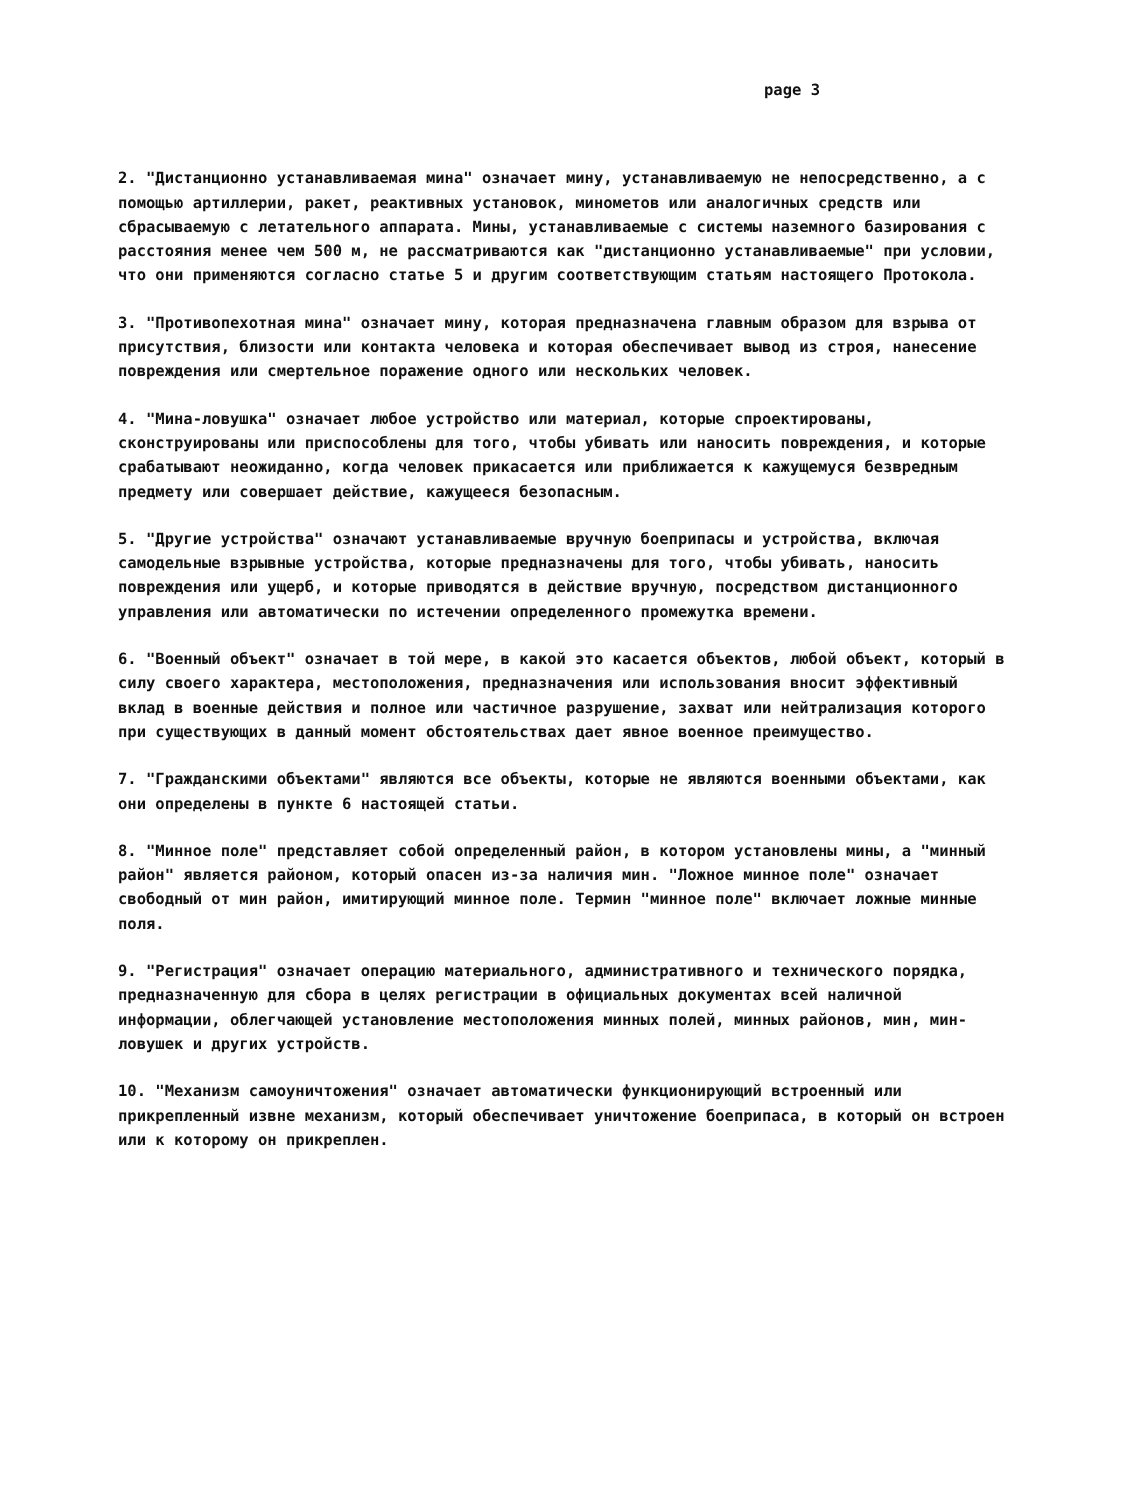page 3
2. "Дистанционно устанавливаемая мина" означает мину, устанавливаемую не непосредственно, а с помощью артиллерии, ракет, реактивных установок, минометов или аналогичных средств или сбрасываемую с летательного аппарата. Мины, устанавливаемые с системы наземного базирования с расстояния менее чем 500 м, не рассматриваются как "дистанционно устанавливаемые" при условии, что они применяются согласно статье 5 и другим соответствующим статьям настоящего Протокола.
3. "Противопехотная мина" означает мину, которая предназначена главным образом для взрыва от присутствия, близости или контакта человека и которая обеспечивает вывод из строя, нанесение повреждения или смертельное поражение одного или нескольких человек.
4. "Мина-ловушка" означает любое устройство или материал, которые спроектированы, сконструированы или приспособлены для того, чтобы убивать или наносить повреждения, и которые срабатывают неожиданно, когда человек прикасается или приближается к кажущемуся безвредным предмету или совершает действие, кажущееся безопасным.
5. "Другие устройства" означают устанавливаемые вручную боеприпасы и устройства, включая самодельные взрывные устройства, которые предназначены для того, чтобы убивать, наносить повреждения или ущерб, и которые приводятся в действие вручную, посредством дистанционного управления или автоматически по истечении определенного промежутка времени.
6. "Военный объект" означает в той мере, в какой это касается объектов, любой объект, который в силу своего характера, местоположения, предназначения или использования вносит эффективный вклад в военные действия и полное или частичное разрушение, захват или нейтрализация которого при существующих в данный момент обстоятельствах дает явное военное преимущество.
7. "Гражданскими объектами" являются все объекты, которые не являются военными объектами, как они определены в пункте 6 настоящей статьи.
8. "Минное поле" представляет собой определенный район, в котором установлены мины, а "минный район" является районом, который опасен из-за наличия мин. "Ложное минное поле" означает свободный от мин район, имитирующий минное поле. Термин "минное поле" включает ложные минные поля.
9. "Регистрация" означает операцию материального, административного и технического порядка, предназначенную для сбора в целях регистрации в официальных документах всей наличной информации, облегчающей установление местоположения минных полей, минных районов, мин, мин-ловушек и других устройств.
10. "Механизм самоуничтожения" означает автоматически функционирующий встроенный или прикрепленный извне механизм, который обеспечивает уничтожение боеприпаса, в который он встроен или к которому он прикреплен.